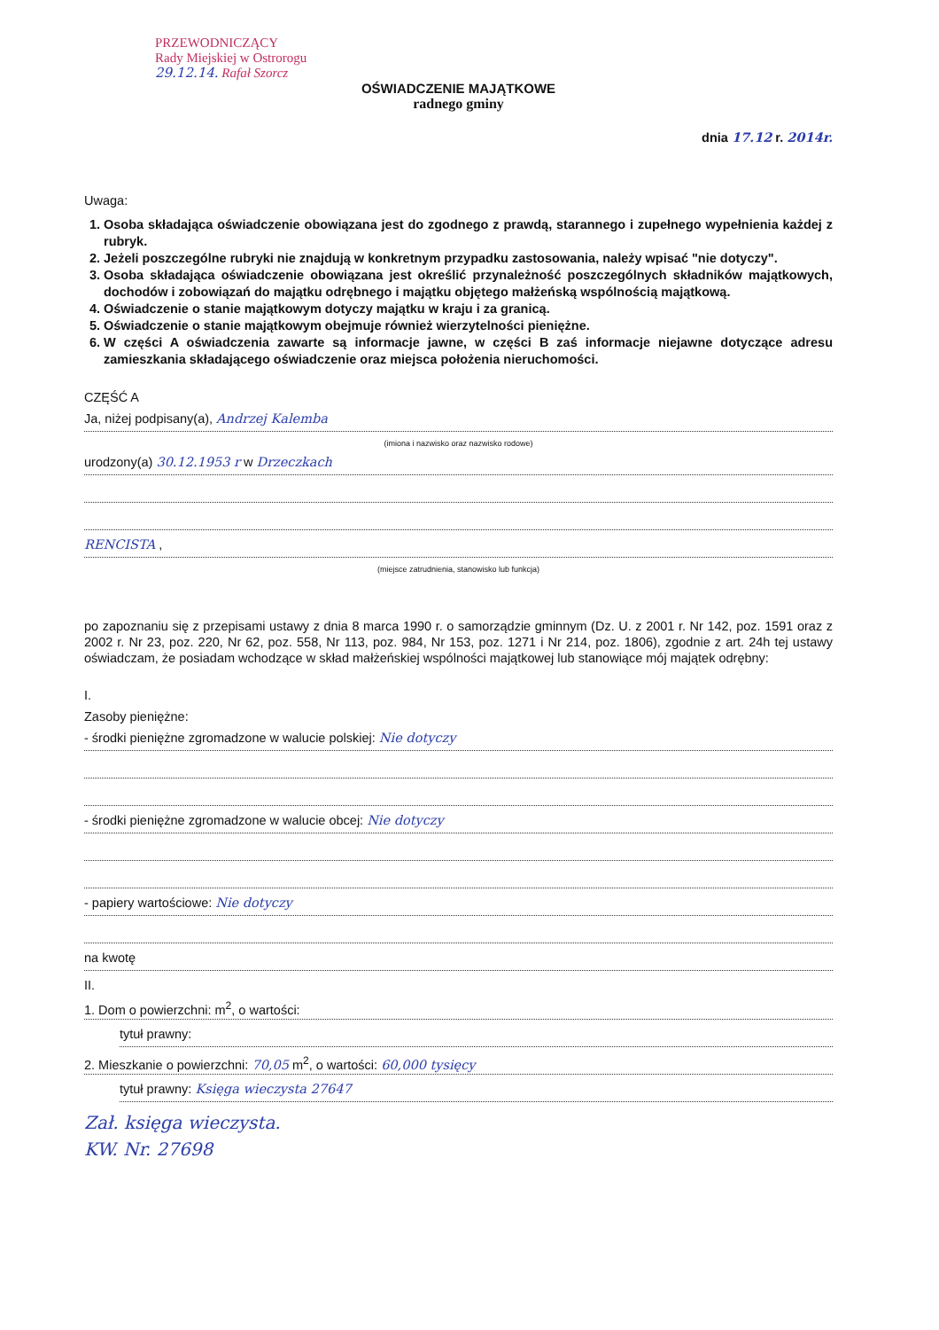PRZEWODNICZĄCY
Rady Miejskiej w Ostrorogu
29.12.14. Rafał Szorcz
OŚWIADCZENIE MAJĄTKOWE
radnego gminy
dnia 17.12 r. 2014r.
Uwaga:
1. Osoba składająca oświadczenie obowiązana jest do zgodnego z prawdą, starannego i zupełnego wypełnienia każdej z rubryk.
2. Jeżeli poszczególne rubryki nie znajdują w konkretnym przypadku zastosowania, należy wpisać "nie dotyczy".
3. Osoba składająca oświadczenie obowiązana jest określić przynależność poszczególnych składników majątkowych, dochodów i zobowiązań do majątku odrębnego i majątku objętego małżeńską wspólnością majątkową.
4. Oświadczenie o stanie majątkowym dotyczy majątku w kraju i za granicą.
5. Oświadczenie o stanie majątkowym obejmuje również wierzytelności pieniężne.
6. W części A oświadczenia zawarte są informacje jawne, w części B zaś informacje niejawne dotyczące adresu zamieszkania składającego oświadczenie oraz miejsca położenia nieruchomości.
CZĘŚĆ A
Ja, niżej podpisany(a), Andrzej Kalemba
(imiona i nazwisko oraz nazwisko rodowe)
urodzony(a) 30.12.1953 r w Drzeczkach
RENCISTA ,
(miejsce zatrudnienia, stanowisko lub funkcja)
po zapoznaniu się z przepisami ustawy z dnia 8 marca 1990 r. o samorządzie gminnym (Dz. U. z 2001 r. Nr 142, poz. 1591 oraz z 2002 r. Nr 23, poz. 220, Nr 62, poz. 558, Nr 113, poz. 984, Nr 153, poz. 1271 i Nr 214, poz. 1806), zgodnie z art. 24h tej ustawy oświadczam, że posiadam wchodzące w skład małżeńskiej wspólności majątkowej lub stanowiące mój majątek odrębny:
I.
Zasoby pieniężne:
- środki pieniężne zgromadzone w walucie polskiej: Nie dotyczy
- środki pieniężne zgromadzone w walucie obcej: Nie dotyczy
- papiery wartościowe: Nie dotyczy
na kwotę
II.
1. Dom o powierzchni: m<sup>2</sup>, o wartości:
tytuł prawny:
2. Mieszkanie o powierzchni: 70,05 m<sup>2</sup>, o wartości: 60,000 tysięcy
tytuł prawny: Księga wieczysta 27647
Zał. księga wieczysta.
KW. Nr. 27698